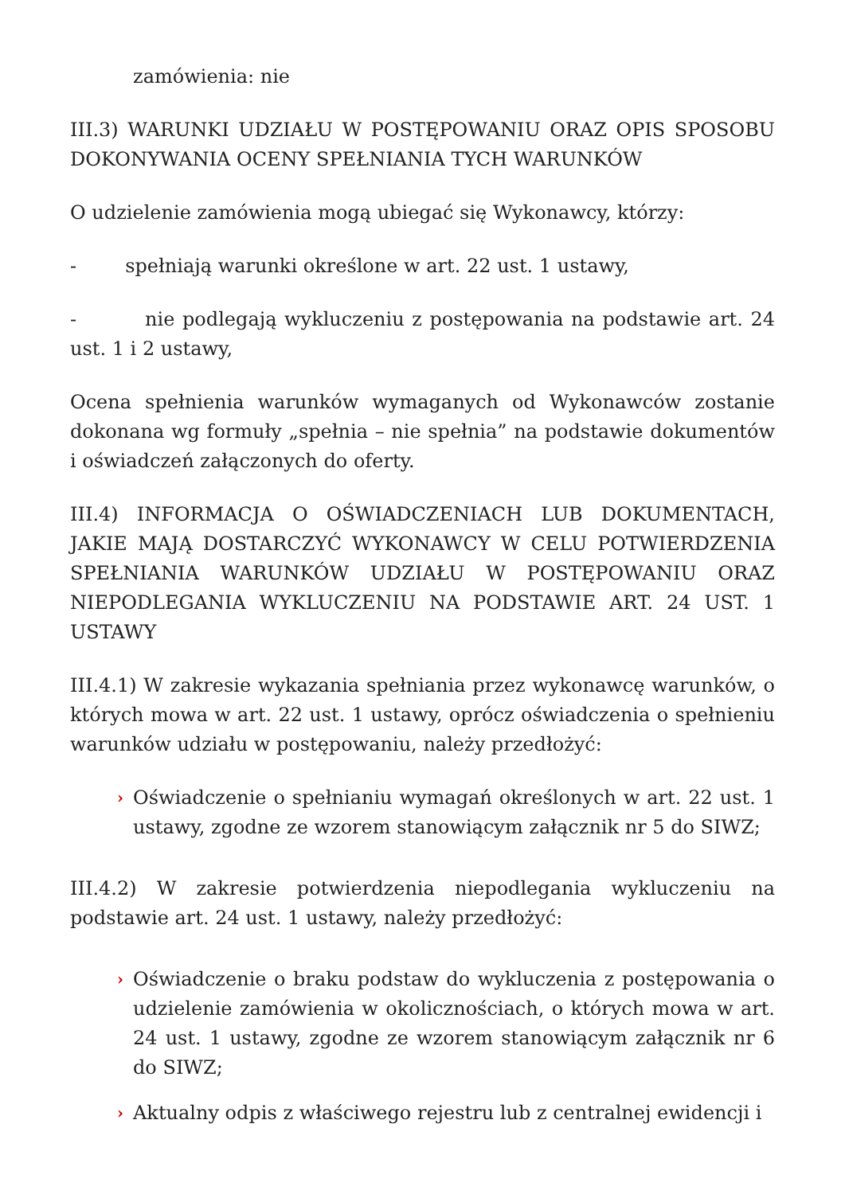zamówienia: nie
III.3) WARUNKI UDZIAŁU W POSTĘPOWANIU ORAZ OPIS SPOSOBU DOKONYWANIA OCENY SPEŁNIANIA TYCH WARUNKÓW
O udzielenie zamówienia mogą ubiegać się Wykonawcy, którzy:
- spełniają warunki określone w art. 22 ust. 1 ustawy,
- nie podlegają wykluczeniu z postępowania na podstawie art. 24 ust. 1 i 2 ustawy,
Ocena spełnienia warunków wymaganych od Wykonawców zostanie dokonana wg formuły „spełnia – nie spełnia” na podstawie dokumentów i oświadczeń załączonych do oferty.
III.4) INFORMACJA O OŚWIADCZENIACH LUB DOKUMENTACH, JAKIE MAJĄ DOSTARCZYĆ WYKONAWCY W CELU POTWIERDZENIA SPEŁNIANIA WARUNKÓW UDZIAŁU W POSTĘPOWANIU ORAZ NIEPODLEGANIA WYKLUCZENIU NA PODSTAWIE ART. 24 UST. 1 USTAWY
III.4.1) W zakresie wykazania spełniania przez wykonawcę warunków, o których mowa w art. 22 ust. 1 ustawy, oprócz oświadczenia o spełnieniu warunków udziału w postępowaniu, należy przedłożyć:
› Oświadczenie o spełnianiu wymagań określonych w art. 22 ust. 1 ustawy, zgodne ze wzorem stanowiącym załącznik nr 5 do SIWZ;
III.4.2) W zakresie potwierdzenia niepodlegania wykluczeniu na podstawie art. 24 ust. 1 ustawy, należy przedłożyć:
› Oświadczenie o braku podstaw do wykluczenia z postępowania o udzielenie zamówienia w okolicznościach, o których mowa w art. 24 ust. 1 ustawy, zgodne ze wzorem stanowiącym załącznik nr 6 do SIWZ;
› Aktualny odpis z właściwego rejestru lub z centralnej ewidencji i